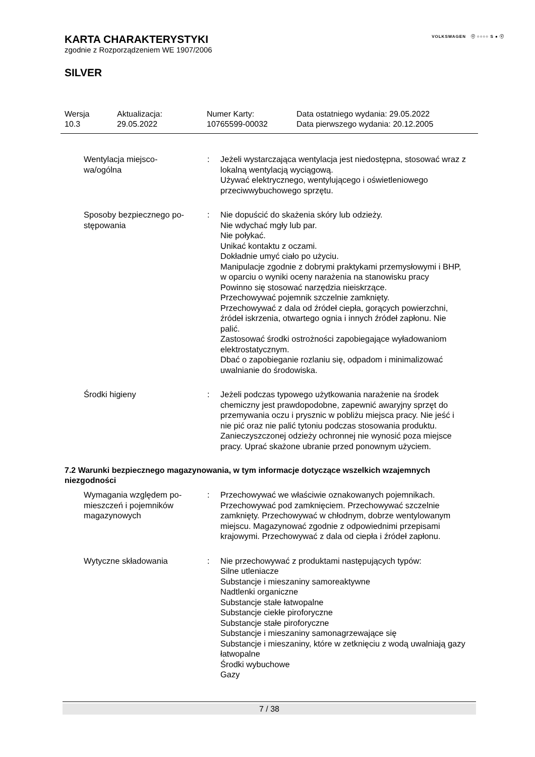VOLKSWAGEN ⓥ ○○○○ S ● ⓥ
KARTA CHARAKTERYSTYKI
zgodnie z Rozporządzeniem WE 1907/2006
SILVER
Wersja
10.3
Aktualizacja:
29.05.2022
Numer Karty:
10765599-00032
Data ostatniego wydania: 29.05.2022
Data pierwszego wydania: 20.12.2005
Wentylacja miejsco-
wa/ogólna
: Jeżeli wystarczająca wentylacja jest niedostępna, stosować wraz z lokalną wentylacją wyciągową.
Używać elektrycznego, wentylującego i oświetleniowego przeciwwybuchowego sprzętu.
Sposoby bezpiecznego po-
stępowania
: Nie dopuścić do skażenia skóry lub odzieży.
Nie wdychać mgły lub par.
Nie połykać.
Unikać kontaktu z oczami.
Dokładnie umyć ciało po użyciu.
Manipulacje zgodnie z dobrymi praktykami przemysłowymi i BHP, w oparciu o wyniki oceny narażenia na stanowisku pracy
Powinno się stosować narzędzia nieiskrzące.
Przechowywać pojemnik szczelnie zamknięty.
Przechowywać z dala od źródeł ciepła, gorących powierzchni, źródeł iskrzenia, otwartego ognia i innych źródeł zapłonu. Nie palić.
Zastosować środki ostrożności zapobiegające wyładowaniom elektrostatycznym.
Dbać o zapobieganie rozlaniu się, odpadom i minimalizować uwalnianie do środowiska.
Środki higieny : Jeżeli podczas typowego użytkowania narażenie na środek chemiczny jest prawdopodobne, zapewnić awaryjny sprzęt do przemywania oczu i prysznic w pobliżu miejsca pracy. Nie jeść i nie pić oraz nie palić tytoniu podczas stosowania produktu. Zanieczyszczonej odzieży ochronnej nie wynosić poza miejsce pracy. Uprać skażone ubranie przed ponownym użyciem.
7.2 Warunki bezpiecznego magazynowania, w tym informacje dotyczące wszelkich wzajemnych niezgodności
Wymagania względem po-
mieszczeń i pojemników
magazynowych
: Przechowywać we właściwie oznakowanych pojemnikach. Przechowywać pod zamknięciem. Przechowywać szczelnie zamknięty. Przechowywać w chłodnym, dobrze wentylowanym miejscu. Magazynować zgodnie z odpowiednimi przepisami krajowymi. Przechowywać z dala od ciepła i źródeł zapłonu.
Wytyczne składowania : Nie przechowywać z produktami następujących typów:
Silne utleniacze
Substancje i mieszaniny samoreaktywne
Nadtlenki organiczne
Substancje stałe łatwopalne
Substancje ciekłe piroforyczne
Substancje stałe piroforyczne
Substancje i mieszaniny samonagrzewające się
Substancje i mieszaniny, które w zetknięciu z wodą uwalniają gazy łatwopalne
Środki wybuchowe
Gazy
7 / 38